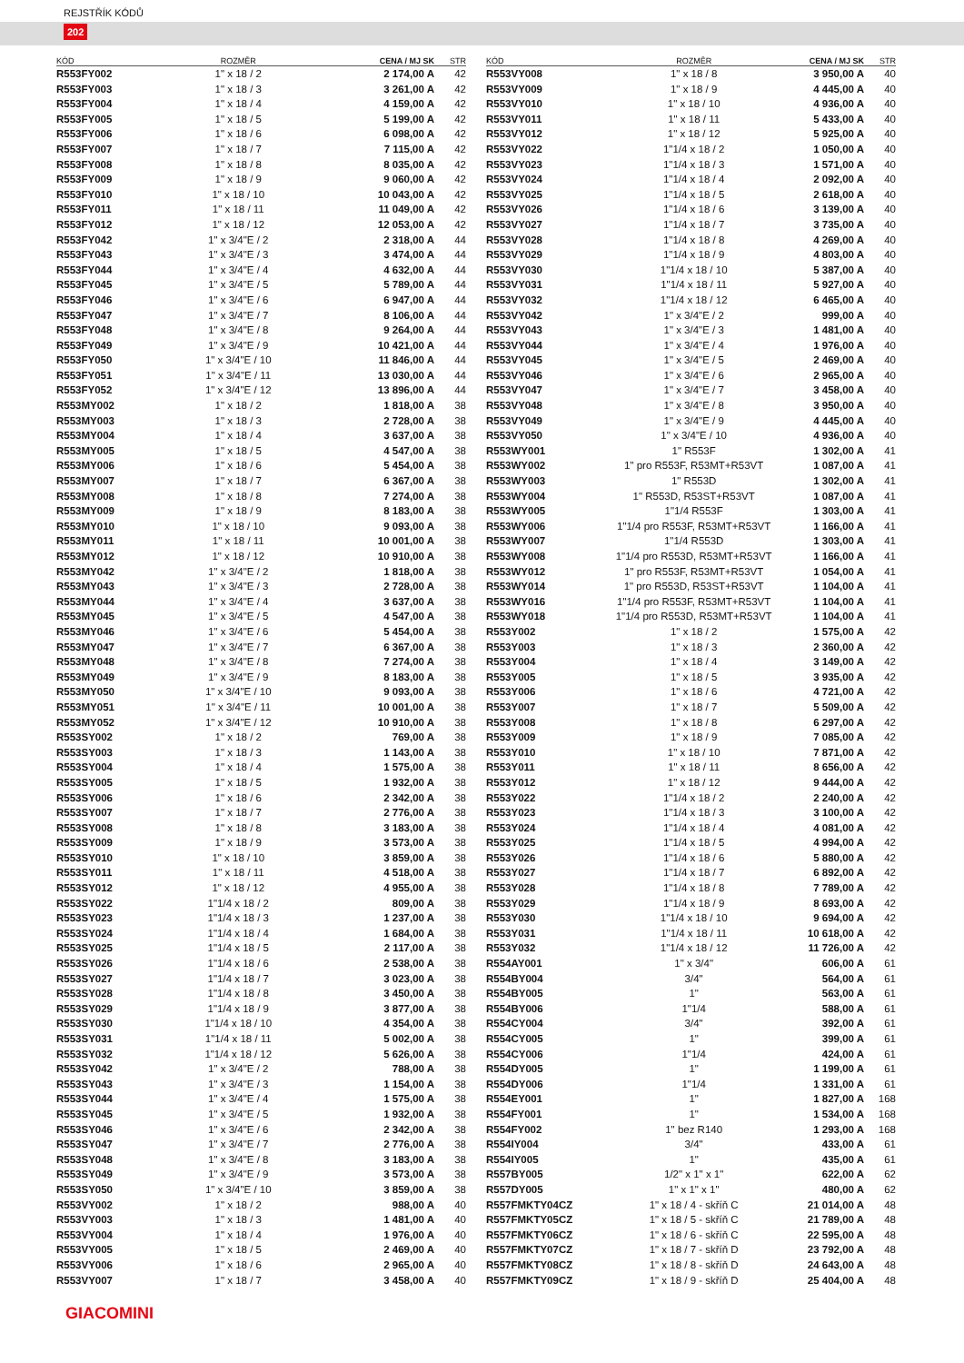REJSTŘÍK KÓDŮ
202
| KÓD | ROZMĚR | CENA / MJ SK | STR |
| --- | --- | --- | --- |
| R553FY002 | 1" x 18 / 2 | 2 174,00 A | 42 |
| R553FY003 | 1" x 18 / 3 | 3 261,00 A | 42 |
| R553FY004 | 1" x 18 / 4 | 4 159,00 A | 42 |
| R553FY005 | 1" x 18 / 5 | 5 199,00 A | 42 |
| R553FY006 | 1" x 18 / 6 | 6 098,00 A | 42 |
| R553FY007 | 1" x 18 / 7 | 7 115,00 A | 42 |
| R553FY008 | 1" x 18 / 8 | 8 035,00 A | 42 |
| R553FY009 | 1" x 18 / 9 | 9 060,00 A | 42 |
| R553FY010 | 1" x 18 / 10 | 10 043,00 A | 42 |
| R553FY011 | 1" x 18 / 11 | 11 049,00 A | 42 |
| R553FY012 | 1" x 18 / 12 | 12 053,00 A | 42 |
| R553FY042 | 1" x 3/4"E / 2 | 2 318,00 A | 44 |
| R553FY043 | 1" x 3/4"E / 3 | 3 474,00 A | 44 |
| R553FY044 | 1" x 3/4"E / 4 | 4 632,00 A | 44 |
| R553FY045 | 1" x 3/4"E / 5 | 5 789,00 A | 44 |
| R553FY046 | 1" x 3/4"E / 6 | 6 947,00 A | 44 |
| R553FY047 | 1" x 3/4"E / 7 | 8 106,00 A | 44 |
| R553FY048 | 1" x 3/4"E / 8 | 9 264,00 A | 44 |
| R553FY049 | 1" x 3/4"E / 9 | 10 421,00 A | 44 |
| R553FY050 | 1" x 3/4"E / 10 | 11 846,00 A | 44 |
| R553FY051 | 1" x 3/4"E / 11 | 13 030,00 A | 44 |
| R553FY052 | 1" x 3/4"E / 12 | 13 896,00 A | 44 |
| R553MY002 | 1" x 18 / 2 | 1 818,00 A | 38 |
| R553MY003 | 1" x 18 / 3 | 2 728,00 A | 38 |
| R553MY004 | 1" x 18 / 4 | 3 637,00 A | 38 |
| R553MY005 | 1" x 18 / 5 | 4 547,00 A | 38 |
| R553MY006 | 1" x 18 / 6 | 5 454,00 A | 38 |
| R553MY007 | 1" x 18 / 7 | 6 367,00 A | 38 |
| R553MY008 | 1" x 18 / 8 | 7 274,00 A | 38 |
| R553MY009 | 1" x 18 / 9 | 8 183,00 A | 38 |
| R553MY010 | 1" x 18 / 10 | 9 093,00 A | 38 |
| R553MY011 | 1" x 18 / 11 | 10 001,00 A | 38 |
| R553MY012 | 1" x 18 / 12 | 10 910,00 A | 38 |
| R553MY042 | 1" x 3/4"E / 2 | 1 818,00 A | 38 |
| R553MY043 | 1" x 3/4"E / 3 | 2 728,00 A | 38 |
| R553MY044 | 1" x 3/4"E / 4 | 3 637,00 A | 38 |
| R553MY045 | 1" x 3/4"E / 5 | 4 547,00 A | 38 |
| R553MY046 | 1" x 3/4"E / 6 | 5 454,00 A | 38 |
| R553MY047 | 1" x 3/4"E / 7 | 6 367,00 A | 38 |
| R553MY048 | 1" x 3/4"E / 8 | 7 274,00 A | 38 |
| R553MY049 | 1" x 3/4"E / 9 | 8 183,00 A | 38 |
| R553MY050 | 1" x 3/4"E / 10 | 9 093,00 A | 38 |
| R553MY051 | 1" x 3/4"E / 11 | 10 001,00 A | 38 |
| R553MY052 | 1" x 3/4"E / 12 | 10 910,00 A | 38 |
| R553SY002 | 1" x 18 / 2 | 769,00 A | 38 |
| R553SY003 | 1" x 18 / 3 | 1 143,00 A | 38 |
| R553SY004 | 1" x 18 / 4 | 1 575,00 A | 38 |
| R553SY005 | 1" x 18 / 5 | 1 932,00 A | 38 |
| R553SY006 | 1" x 18 / 6 | 2 342,00 A | 38 |
| R553SY007 | 1" x 18 / 7 | 2 776,00 A | 38 |
| R553SY008 | 1" x 18 / 8 | 3 183,00 A | 38 |
| R553SY009 | 1" x 18 / 9 | 3 573,00 A | 38 |
| R553SY010 | 1" x 18 / 10 | 3 859,00 A | 38 |
| R553SY011 | 1" x 18 / 11 | 4 518,00 A | 38 |
| R553SY012 | 1" x 18 / 12 | 4 955,00 A | 38 |
| R553SY022 | 1"1/4 x 18 / 2 | 809,00 A | 38 |
| R553SY023 | 1"1/4 x 18 / 3 | 1 237,00 A | 38 |
| R553SY024 | 1"1/4 x 18 / 4 | 1 684,00 A | 38 |
| R553SY025 | 1"1/4 x 18 / 5 | 2 117,00 A | 38 |
| R553SY026 | 1"1/4 x 18 / 6 | 2 538,00 A | 38 |
| R553SY027 | 1"1/4 x 18 / 7 | 3 023,00 A | 38 |
| R553SY028 | 1"1/4 x 18 / 8 | 3 450,00 A | 38 |
| R553SY029 | 1"1/4 x 18 / 9 | 3 877,00 A | 38 |
| R553SY030 | 1"1/4 x 18 / 10 | 4 354,00 A | 38 |
| R553SY031 | 1"1/4 x 18 / 11 | 5 002,00 A | 38 |
| R553SY032 | 1"1/4 x 18 / 12 | 5 626,00 A | 38 |
| R553SY042 | 1" x 3/4"E / 2 | 788,00 A | 38 |
| R553SY043 | 1" x 3/4"E / 3 | 1 154,00 A | 38 |
| R553SY044 | 1" x 3/4"E / 4 | 1 575,00 A | 38 |
| R553SY045 | 1" x 3/4"E / 5 | 1 932,00 A | 38 |
| R553SY046 | 1" x 3/4"E / 6 | 2 342,00 A | 38 |
| R553SY047 | 1" x 3/4"E / 7 | 2 776,00 A | 38 |
| R553SY048 | 1" x 3/4"E / 8 | 3 183,00 A | 38 |
| R553SY049 | 1" x 3/4"E / 9 | 3 573,00 A | 38 |
| R553SY050 | 1" x 3/4"E / 10 | 3 859,00 A | 38 |
| R553VY002 | 1" x 18 / 2 | 988,00 A | 40 |
| R553VY003 | 1" x 18 / 3 | 1 481,00 A | 40 |
| R553VY004 | 1" x 18 / 4 | 1 976,00 A | 40 |
| R553VY005 | 1" x 18 / 5 | 2 469,00 A | 40 |
| R553VY006 | 1" x 18 / 6 | 2 965,00 A | 40 |
| R553VY007 | 1" x 18 / 7 | 3 458,00 A | 40 |
| KÓD | ROZMĚR | CENA / MJ SK | STR |
| --- | --- | --- | --- |
| R553VY008 | 1" x 18 / 8 | 3 950,00 A | 40 |
| R553VY009 | 1" x 18 / 9 | 4 445,00 A | 40 |
| R553VY010 | 1" x 18 / 10 | 4 936,00 A | 40 |
| R553VY011 | 1" x 18 / 11 | 5 433,00 A | 40 |
| R553VY012 | 1" x 18 / 12 | 5 925,00 A | 40 |
| R553VY022 | 1"1/4 x 18 / 2 | 1 050,00 A | 40 |
| R553VY023 | 1"1/4 x 18 / 3 | 1 571,00 A | 40 |
| R553VY024 | 1"1/4 x 18 / 4 | 2 092,00 A | 40 |
| R553VY025 | 1"1/4 x 18 / 5 | 2 618,00 A | 40 |
| R553VY026 | 1"1/4 x 18 / 6 | 3 139,00 A | 40 |
| R553VY027 | 1"1/4 x 18 / 7 | 3 735,00 A | 40 |
| R553VY028 | 1"1/4 x 18 / 8 | 4 269,00 A | 40 |
| R553VY029 | 1"1/4 x 18 / 9 | 4 803,00 A | 40 |
| R553VY030 | 1"1/4 x 18 / 10 | 5 387,00 A | 40 |
| R553VY031 | 1"1/4 x 18 / 11 | 5 927,00 A | 40 |
| R553VY032 | 1"1/4 x 18 / 12 | 6 465,00 A | 40 |
| R553VY042 | 1" x 3/4"E / 2 | 999,00 A | 40 |
| R553VY043 | 1" x 3/4"E / 3 | 1 481,00 A | 40 |
| R553VY044 | 1" x 3/4"E / 4 | 1 976,00 A | 40 |
| R553VY045 | 1" x 3/4"E / 5 | 2 469,00 A | 40 |
| R553VY046 | 1" x 3/4"E / 6 | 2 965,00 A | 40 |
| R553VY047 | 1" x 3/4"E / 7 | 3 458,00 A | 40 |
| R553VY048 | 1" x 3/4"E / 8 | 3 950,00 A | 40 |
| R553VY049 | 1" x 3/4"E / 9 | 4 445,00 A | 40 |
| R553VY050 | 1" x 3/4"E / 10 | 4 936,00 A | 40 |
| R553WY001 | 1" R553F | 1 302,00 A | 41 |
| R553WY002 | 1" pro R553F, R53MT+R53VT | 1 087,00 A | 41 |
| R553WY003 | 1" R553D | 1 302,00 A | 41 |
| R553WY004 | 1" R553D, R53ST+R53VT | 1 087,00 A | 41 |
| R553WY005 | 1"1/4 R553F | 1 303,00 A | 41 |
| R553WY006 | 1"1/4 pro R553F, R53MT+R53VT | 1 166,00 A | 41 |
| R553WY007 | 1"1/4 R553D | 1 303,00 A | 41 |
| R553WY008 | 1"1/4 pro R553D, R53MT+R53VT | 1 166,00 A | 41 |
| R553WY012 | 1" pro R553F, R53MT+R53VT | 1 054,00 A | 41 |
| R553WY014 | 1" pro R553D, R53ST+R53VT | 1 104,00 A | 41 |
| R553WY016 | 1"1/4 pro R553F, R53MT+R53VT | 1 104,00 A | 41 |
| R553WY018 | 1"1/4 pro R553D, R53MT+R53VT | 1 104,00 A | 41 |
| R553Y002 | 1" x 18 / 2 | 1 575,00 A | 42 |
| R553Y003 | 1" x 18 / 3 | 2 360,00 A | 42 |
| R553Y004 | 1" x 18 / 4 | 3 149,00 A | 42 |
| R553Y005 | 1" x 18 / 5 | 3 935,00 A | 42 |
| R553Y006 | 1" x 18 / 6 | 4 721,00 A | 42 |
| R553Y007 | 1" x 18 / 7 | 5 509,00 A | 42 |
| R553Y008 | 1" x 18 / 8 | 6 297,00 A | 42 |
| R553Y009 | 1" x 18 / 9 | 7 085,00 A | 42 |
| R553Y010 | 1" x 18 / 10 | 7 871,00 A | 42 |
| R553Y011 | 1" x 18 / 11 | 8 656,00 A | 42 |
| R553Y012 | 1" x 18 / 12 | 9 444,00 A | 42 |
| R553Y022 | 1"1/4 x 18 / 2 | 2 240,00 A | 42 |
| R553Y023 | 1"1/4 x 18 / 3 | 3 100,00 A | 42 |
| R553Y024 | 1"1/4 x 18 / 4 | 4 081,00 A | 42 |
| R553Y025 | 1"1/4 x 18 / 5 | 4 994,00 A | 42 |
| R553Y026 | 1"1/4 x 18 / 6 | 5 880,00 A | 42 |
| R553Y027 | 1"1/4 x 18 / 7 | 6 892,00 A | 42 |
| R553Y028 | 1"1/4 x 18 / 8 | 7 789,00 A | 42 |
| R553Y029 | 1"1/4 x 18 / 9 | 8 693,00 A | 42 |
| R553Y030 | 1"1/4 x 18 / 10 | 9 694,00 A | 42 |
| R553Y031 | 1"1/4 x 18 / 11 | 10 618,00 A | 42 |
| R553Y032 | 1"1/4 x 18 / 12 | 11 726,00 A | 42 |
| R554AY001 | 1" x 3/4" | 606,00 A | 61 |
| R554BY004 | 3/4" | 564,00 A | 61 |
| R554BY005 | 1" | 563,00 A | 61 |
| R554BY006 | 1"1/4 | 588,00 A | 61 |
| R554CY004 | 3/4" | 392,00 A | 61 |
| R554CY005 | 1" | 399,00 A | 61 |
| R554CY006 | 1"1/4 | 424,00 A | 61 |
| R554DY005 | 1" | 1 199,00 A | 61 |
| R554DY006 | 1"1/4 | 1 331,00 A | 61 |
| R554EY001 | 1" | 1 827,00 A | 168 |
| R554FY001 | 1" | 1 534,00 A | 168 |
| R554FY002 | 1" bez R140 | 1 293,00 A | 168 |
| R554IY004 | 3/4" | 433,00 A | 61 |
| R554IY005 | 1" | 435,00 A | 61 |
| R557BY005 | 1/2" x 1" x 1" | 622,00 A | 62 |
| R557DY005 | 1" x 1" x 1" | 480,00 A | 62 |
| R557FMKTY04CZ | 1" x 18 / 4 - skříň C | 21 014,00 A | 48 |
| R557FMKTY05CZ | 1" x 18 / 5 - skříň C | 21 789,00 A | 48 |
| R557FMKTY06CZ | 1" x 18 / 6 - skříň C | 22 595,00 A | 48 |
| R557FMKTY07CZ | 1" x 18 / 7 - skříň D | 23 792,00 A | 48 |
| R557FMKTY08CZ | 1" x 18 / 8 - skříň D | 24 643,00 A | 48 |
| R557FMKTY09CZ | 1" x 18 / 9 - skříň D | 25 404,00 A | 48 |
GIACOMINI